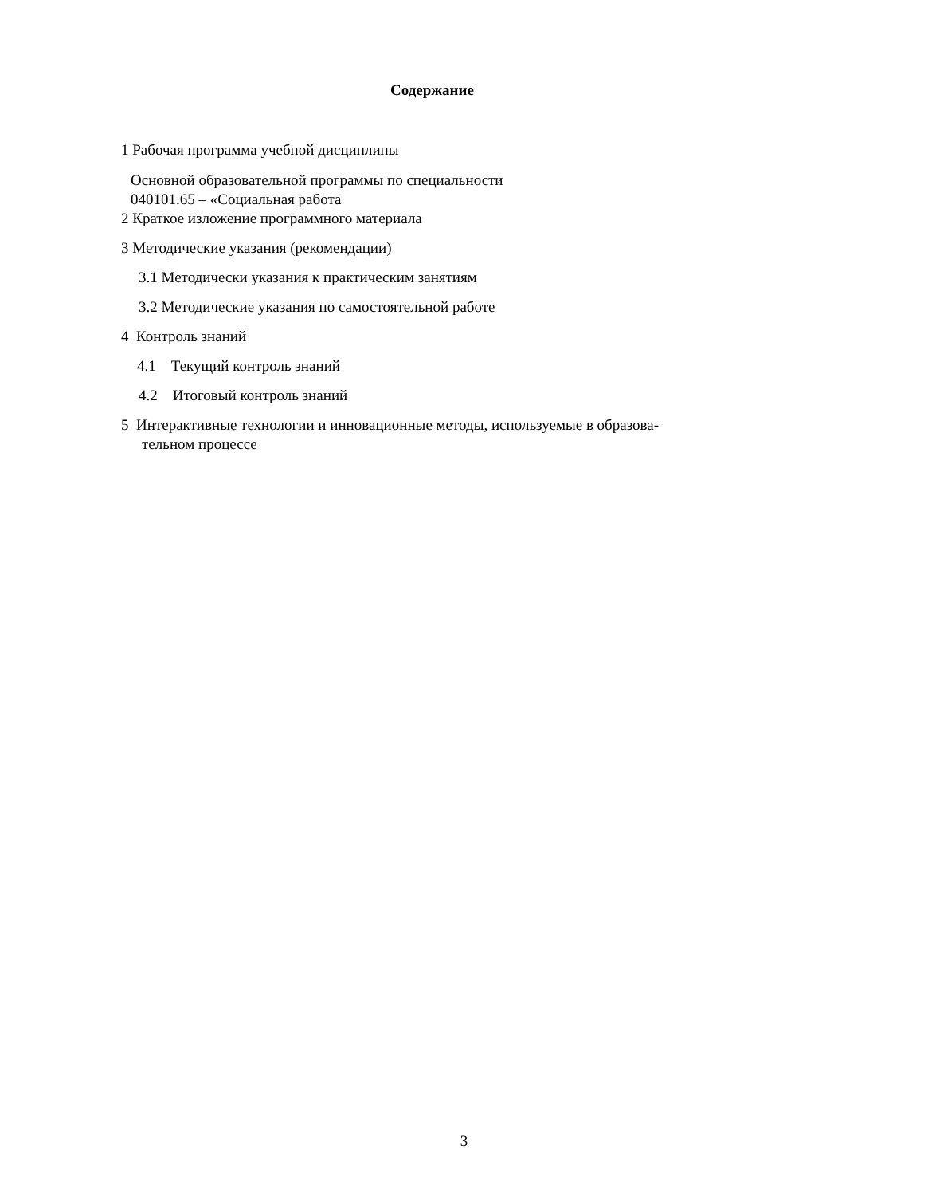Содержание
1 Рабочая программа учебной дисциплины
Основной образовательной программы по специальности
040101.65 – «Социальная работа
2 Краткое изложение программного материала
3 Методические указания (рекомендации)
3.1 Методически указания к практическим занятиям
3.2 Методические указания по самостоятельной работе
4 Контроль знаний
4.1 Текущий контроль знаний
4.2 Итоговый контроль знаний
5 Интерактивные технологии и инновационные методы, используемые в образова-
тельном процессе
3